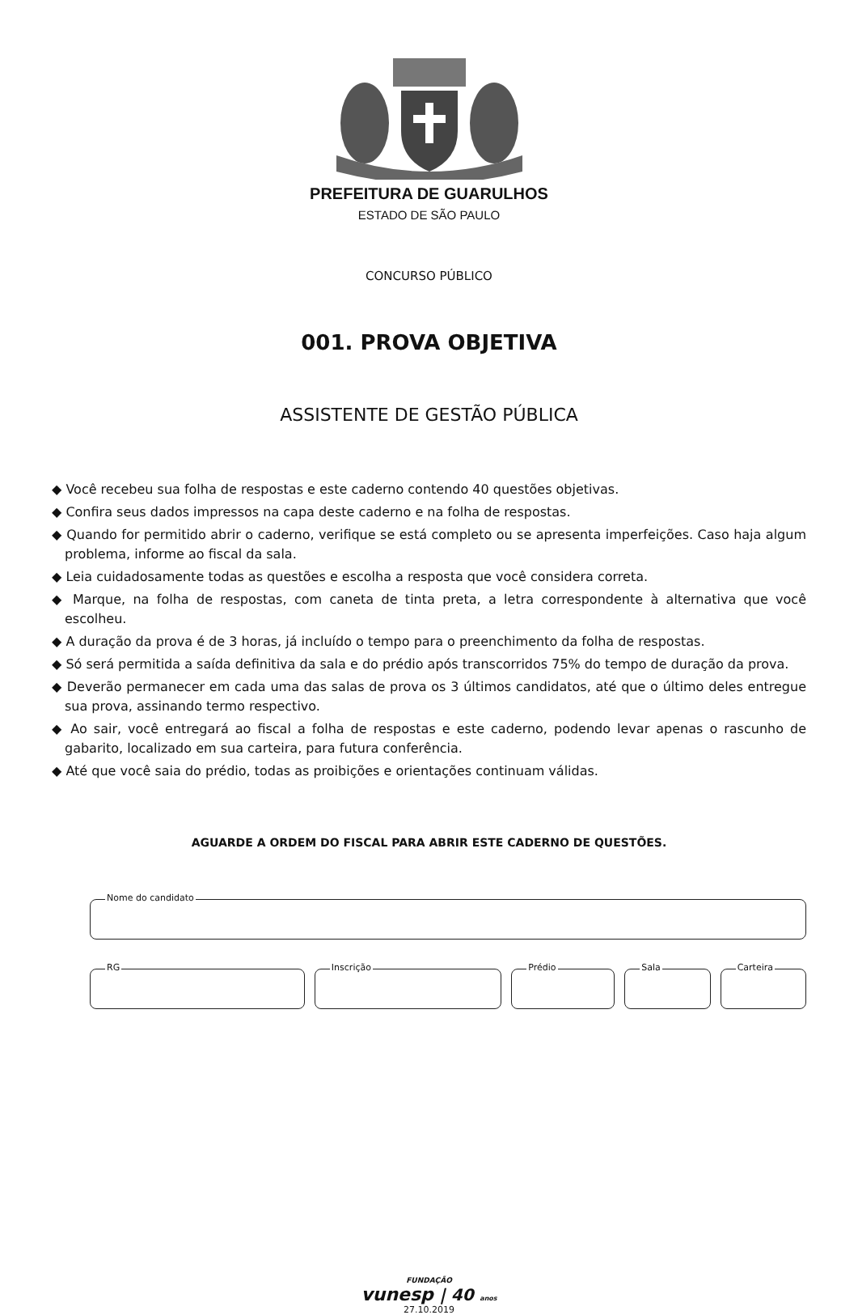PREFEITURA DE GUARULHOS
ESTADO DE SÃO PAULO
CONCURSO PÚBLICO
001. PROVA OBJETIVA
ASSISTENTE DE GESTÃO PÚBLICA
◆ Você recebeu sua folha de respostas e este caderno contendo 40 questões objetivas.
◆ Confira seus dados impressos na capa deste caderno e na folha de respostas.
◆ Quando for permitido abrir o caderno, verifique se está completo ou se apresenta imperfeições. Caso haja algum problema, informe ao fiscal da sala.
◆ Leia cuidadosamente todas as questões e escolha a resposta que você considera correta.
◆ Marque, na folha de respostas, com caneta de tinta preta, a letra correspondente à alternativa que você escolheu.
◆ A duração da prova é de 3 horas, já incluído o tempo para o preenchimento da folha de respostas.
◆ Só será permitida a saída definitiva da sala e do prédio após transcorridos 75% do tempo de duração da prova.
◆ Deverão permanecer em cada uma das salas de prova os 3 últimos candidatos, até que o último deles entregue sua prova, assinando termo respectivo.
◆ Ao sair, você entregará ao fiscal a folha de respostas e este caderno, podendo levar apenas o rascunho de gabarito, localizado em sua carteira, para futura conferência.
◆ Até que você saia do prédio, todas as proibições e orientações continuam válidas.
AGUARDE A ORDEM DO FISCAL PARA ABRIR ESTE CADERNO DE QUESTÕES.
Nome do candidato
RG
Inscrição
Prédio
Sala
Carteira
FUNDAÇÃO
vunesp | 40 anos
27.10.2019